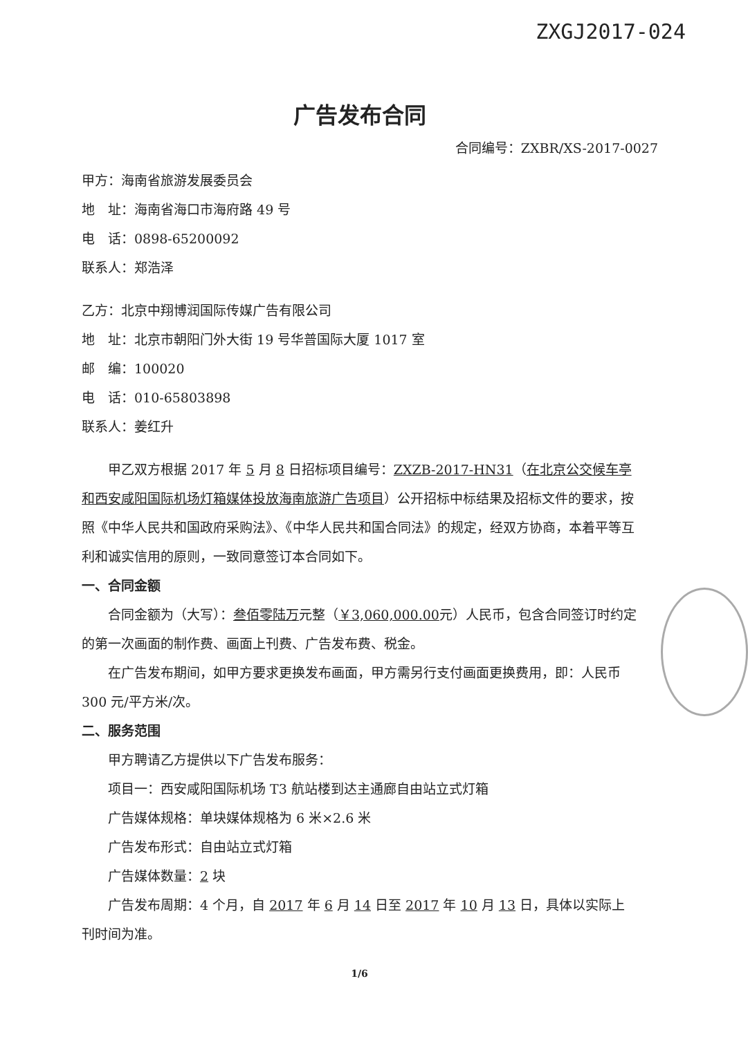ZXGJ2017-024
广告发布合同
合同编号：ZXBR/XS-2017-0027
甲方：海南省旅游发展委员会
地　址：海南省海口市海府路 49 号
电　话：0898-65200092
联系人：郑浩泽
乙方：北京中翔博润国际传媒广告有限公司
地　址：北京市朝阳门外大街 19 号华普国际大厦 1017 室
邮　编：100020
电　话：010-65803898
联系人：姜红升
甲乙双方根据 2017 年 5 月 8 日招标项目编号：ZXZB-2017-HN31（在北京公交候车亭和西安咸阳国际机场灯箱媒体投放海南旅游广告项目）公开招标中标结果及招标文件的要求，按照《中华人民共和国政府采购法》、《中华人民共和国合同法》的规定，经双方协商，本着平等互利和诚实信用的原则，一致同意签订本合同如下。
一、合同金额
合同金额为（大写）：叁佰零陆万元整（￥3,060,000.00元）人民币，包含合同签订时约定的第一次画面的制作费、画面上刊费、广告发布费、税金。
在广告发布期间，如甲方要求更换发布画面，甲方需另行支付画面更换费用，即：人民币 300 元/平方米/次。
二、服务范围
甲方聘请乙方提供以下广告发布服务：
项目一：西安咸阳国际机场 T3 航站楼到达主通廊自由站立式灯箱
广告媒体规格：单块媒体规格为 6 米×2.6 米
广告发布形式：自由站立式灯箱
广告媒体数量：2 块
广告发布周期：4 个月，自 2017 年 6 月 14 日至 2017 年 10 月 13 日，具体以实际上刊时间为准。
1/6